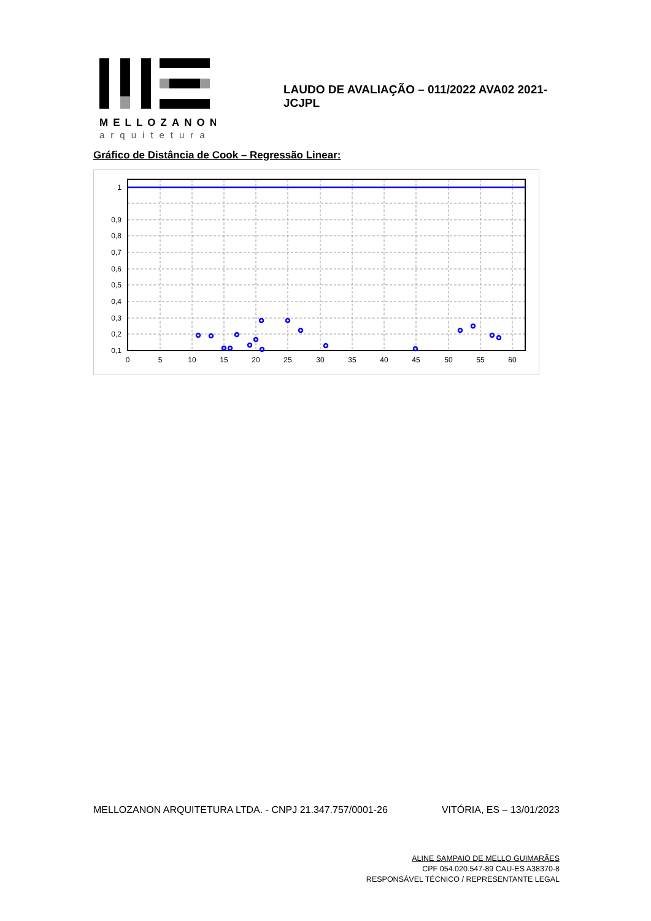MELLOZANON
arquitetura
LAUDO DE AVALIAÇÃO – 011/2022 AVA02 2021-JCJPL
Gráfico de Distância de Cook – Regressão Linear:
1
0,9
0,8
0,7
0,6
0,5
0,4
0,3
0,2
0,1
0
5
10
15
20
25
30
35
40
45
50
55
60
MELLOZANON ARQUITETURA LTDA. - CNPJ 21.347.757/0001-26 VITÓRIA, ES – 13/01/2023
ALINE SAMPAIO DE MELLO GUIMARÃES
CPF 054.020.547-89 CAU-ES A38370-8
RESPONSÁVEL TÉCNICO / REPRESENTANTE LEGAL